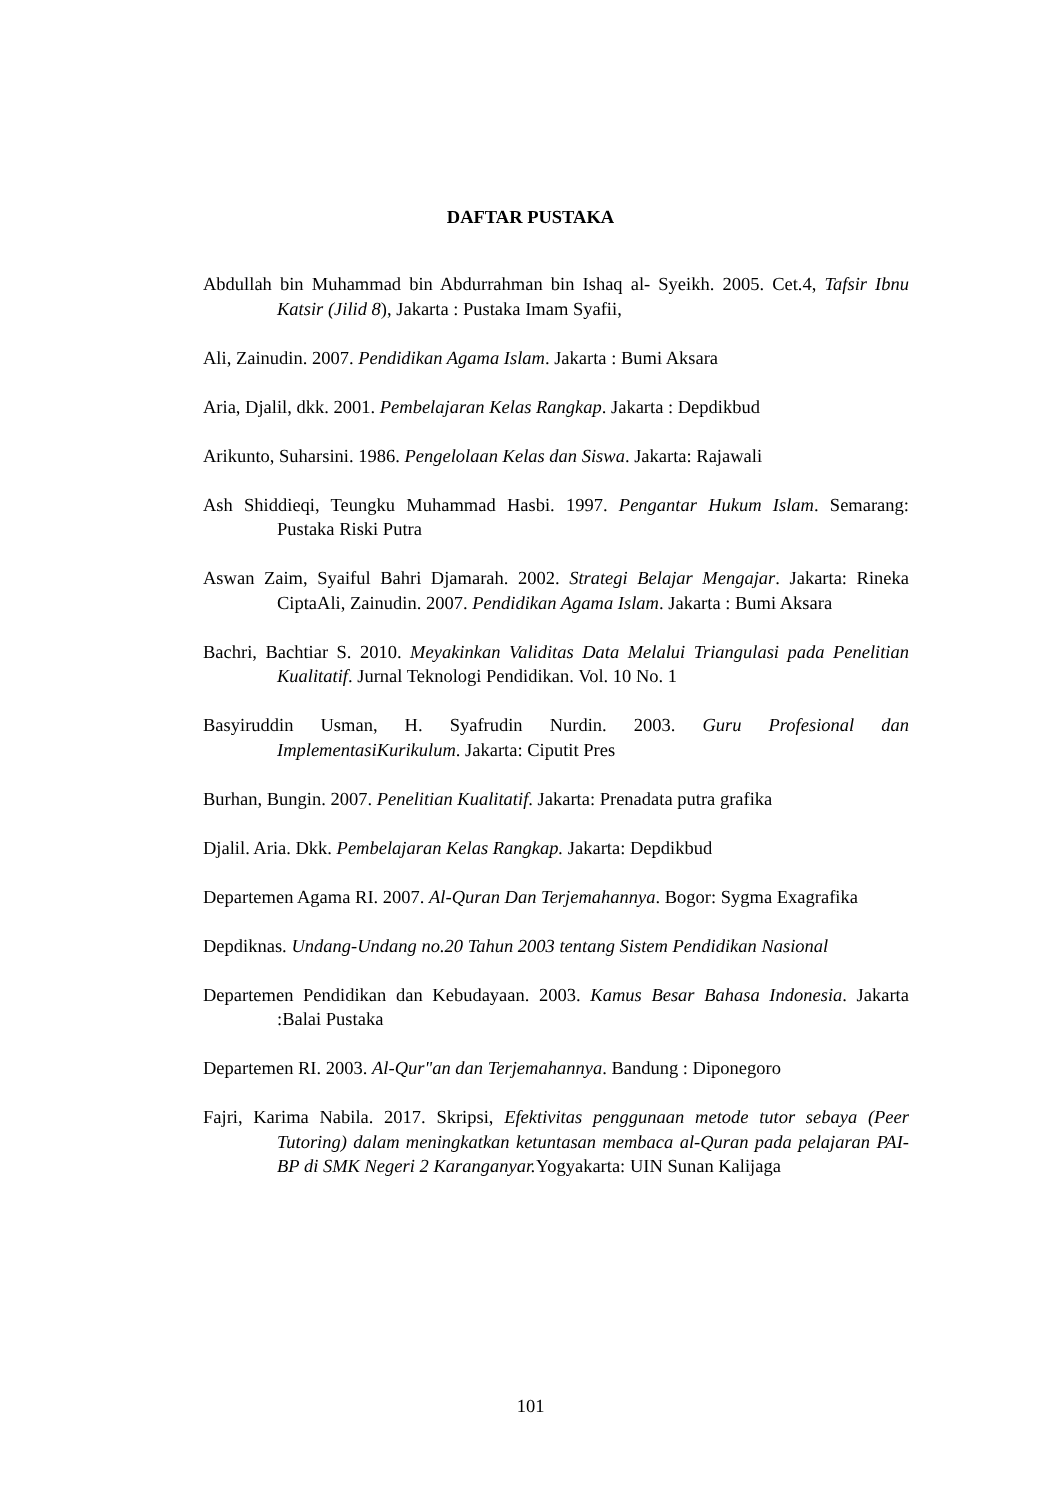DAFTAR PUSTAKA
Abdullah bin Muhammad bin Abdurrahman bin Ishaq al- Syeikh. 2005. Cet.4, Tafsir Ibnu Katsir (Jilid 8), Jakarta : Pustaka Imam Syafii,
Ali, Zainudin. 2007. Pendidikan Agama Islam. Jakarta : Bumi Aksara
Aria, Djalil, dkk. 2001. Pembelajaran Kelas Rangkap. Jakarta : Depdikbud
Arikunto, Suharsini. 1986. Pengelolaan Kelas dan Siswa. Jakarta: Rajawali
Ash Shiddieqi, Teungku Muhammad Hasbi. 1997. Pengantar Hukum Islam. Semarang: Pustaka Riski Putra
Aswan Zaim, Syaiful Bahri Djamarah. 2002. Strategi Belajar Mengajar. Jakarta: Rineka CiptaAli, Zainudin. 2007. Pendidikan Agama Islam. Jakarta : Bumi Aksara
Bachri, Bachtiar S. 2010. Meyakinkan Validitas Data Melalui Triangulasi pada Penelitian Kualitatif. Jurnal Teknologi Pendidikan. Vol. 10 No. 1
Basyiruddin Usman, H. Syafrudin Nurdin. 2003. Guru Profesional dan ImplementasiKurikulum. Jakarta: Ciputit Pres
Burhan, Bungin. 2007. Penelitian Kualitatif. Jakarta: Prenadata putra grafika
Djalil. Aria. Dkk. Pembelajaran Kelas Rangkap. Jakarta: Depdikbud
Departemen Agama RI. 2007. Al-Quran Dan Terjemahannya. Bogor: Sygma Exagrafika
Depdiknas. Undang-Undang no.20 Tahun 2003 tentang Sistem Pendidikan Nasional
Departemen Pendidikan dan Kebudayaan. 2003. Kamus Besar Bahasa Indonesia. Jakarta :Balai Pustaka
Departemen RI. 2003. Al-Qur"an dan Terjemahannya. Bandung : Diponegoro
Fajri, Karima Nabila. 2017. Skripsi, Efektivitas penggunaan metode tutor sebaya (Peer Tutoring) dalam meningkatkan ketuntasan membaca al-Quran pada pelajaran PAI-BP di SMK Negeri 2 Karanganyar. Yogyakarta: UIN Sunan Kalijaga
101